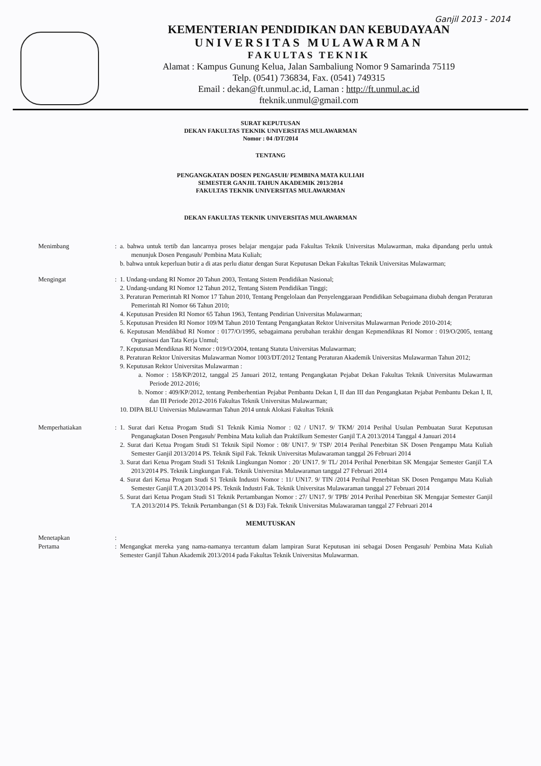Ganjil 2013 - 2014
KEMENTERIAN PENDIDIKAN DAN KEBUDAYAAN
UNIVERSITAS MULAWARMAN
FAKULTAS TEKNIK
Alamat : Kampus Gunung Kelua, Jalan Sambaliung Nomor 9 Samarinda 75119
Telp. (0541) 736834, Fax. (0541) 749315
Email : dekan@ft.unmul.ac.id, Laman : http://ft.unmul.ac.id
fteknik.unmul@gmail.com
SURAT KEPUTUSAN
DEKAN FAKULTAS TEKNIK UNIVERSITAS MULAWARMAN
Nomor : 04 /DT/2014
TENTANG
PENGANGKATAN DOSEN PENGASUH/ PEMBINA MATA KULIAH
SEMESTER GANJIL TAHUN AKADEMIK 2013/2014
FAKULTAS TEKNIK UNIVERSITAS MULAWARMAN
DEKAN FAKULTAS TEKNIK UNIVERSITAS MULAWARMAN
Menimbang : a. bahwa untuk tertib dan lancarnya proses belajar mengajar pada Fakultas Teknik Universitas Mulawarman, maka dipandang perlu untuk menunjuk Dosen Pengasuh/ Pembina Mata Kuliah;
b. bahwa untuk keperluan butir a di atas perlu diatur dengan Surat Keputusan Dekan Fakultas Teknik Universitas Mulawarman;
Mengingat : 1. Undang-undang RI Nomor 20 Tahun 2003, Tentang Sistem Pendidikan Nasional;
2. Undang-undang RI Nomor 12 Tahun 2012, Tentang Sistem Pendidikan Tinggi;
3. Peraturan Pemerintah RI Nomor 17 Tahun 2010, Tentang Pengelolaan dan Penyelenggaraan Pendidikan Sebagaimana diubah dengan Peraturan Pemerintah RI Nomor 66 Tahun 2010;
4. Keputusan Presiden RI Nomor 65 Tahun 1963, Tentang Pendirian Universitas Mulawarman;
5. Keputusan Presiden RI Nomor 109/M Tahun 2010 Tentang Pengangkatan Rektor Universitas Mulawarman Periode 2010-2014;
6. Keputusan Mendikbud RI Nomor : 0177/O/1995, sebagaimana perubahan terakhir dengan Kepmendiknas RI Nomor : 019/O/2005, tentang Organisasi dan Tata Kerja Unmul;
7. Keputusan Mendiknas RI Nomor : 019/O/2004, tentang Statuta Universitas Mulawarman;
8. Peraturan Rektor Universitas Mulawarman Nomor 1003/DT/2012 Tentang Peraturan Akademik Universitas Mulawarman Tahun 2012;
9. Keputusan Rektor Universitas Mulawarman :
a. Nomor : 158/KP/2012, tanggal 25 Januari 2012, tentang Pengangkatan Pejabat Dekan Fakultas Teknik Universitas Mulawarman Periode 2012-2016;
b. Nomor : 409/KP/2012, tentang Pemberhentian Pejabat Pembantu Dekan I, II dan III dan Pengangkatan Pejabat Pembantu Dekan I, II, dan III Periode 2012-2016 Fakultas Teknik Universitas Mulawarman;
10. DIPA BLU Universias Mulawarman Tahun 2014 untuk Alokasi Fakultas Teknik
Memperhatiakan : 1. Surat dari Ketua Progam Studi S1 Teknik Kimia Nomor : 02 / UN17. 9/ TKM/ 2014 Perihal Usulan Pembuatan Surat Keputusan Penganagkatan Dosen Pengasuh/ Pembina Mata kuliah dan Praktilkum Semester Ganjil T.A 2013/2014 Tanggal 4 Januari 2014
2. Surat dari Ketua Progam Studi S1 Teknik Sipil Nomor : 08/ UN17. 9/ TSP/ 2014 Perihal Penerbitan SK Dosen Pengampu Mata Kuliah Semester Ganjil 2013/2014 PS. Teknik Sipil Fak. Teknik Universitas Mulawaraman tanggal 26 Februari 2014
3. Surat dari Ketua Progam Studi S1 Teknik Lingkungan Nomor : 20/ UN17. 9/ TL/ 2014 Perihal Penerbitan SK Mengajar Semester Ganjil T.A 2013/2014 PS. Teknik Lingkungan Fak. Teknik Universitas Mulawaraman tanggal 27 Februari 2014
4. Surat dari Ketua Progam Studi S1 Teknik Industri Nomor : 11/ UN17. 9/ TIN /2014 Perihal Penerbitan SK Dosen Pengampu Mata Kuliah Semester Ganjil T.A 2013/2014 PS. Teknik Industri Fak. Teknik Universitas Mulawaraman tanggal 27 Februari 2014
5. Surat dari Ketua Progam Studi S1 Teknik Pertambangan Nomor : 27/ UN17. 9/ TPB/ 2014 Perihal Penerbitan SK Mengajar Semester Ganjil T.A 2013/2014 PS. Teknik Pertambangan (S1 & D3) Fak. Teknik Universitas Mulawaraman tanggal 27 Februari 2014
MEMUTUSKAN
Menetapkan :
Pertama : Mengangkat mereka yang nama-namanya tercantum dalam lampiran Surat Keputusan ini sebagai Dosen Pengasuh/ Pembina Mata Kuliah Semester Ganjil Tahun Akademik 2013/2014 pada Fakultas Teknik Universitas Mulawarman.